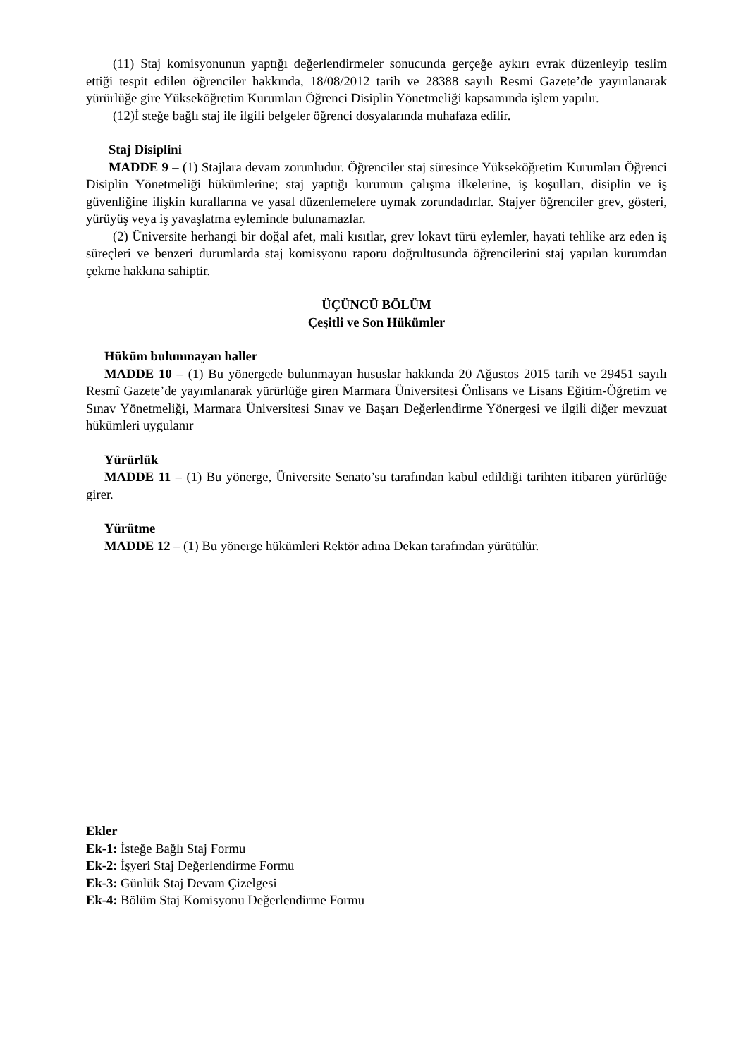(11) Staj komisyonunun yaptığı değerlendirmeler sonucunda gerçeğe aykırı evrak düzenleyip teslim ettiği tespit edilen öğrenciler hakkında, 18/08/2012 tarih ve 28388 sayılı Resmi Gazete’de yayınlanarak yürürlüğe gire Yükseköğretim Kurumları Öğrenci Disiplin Yönetmeliği kapsamında işlem yapılır.
(12)İ steğe bağlı staj ile ilgili belgeler öğrenci dosyalarında muhafaza edilir.
Staj Disiplini
MADDE 9 – (1) Stajlara devam zorunludur. Öğrenciler staj süresince Yükseköğretim Kurumları Öğrenci Disiplin Yönetmeliği hükümlerine; staj yaptığı kurumun çalışma ilkelerine, iş koşulları, disiplin ve iş güvenliğine ilişkin kurallarına ve yasal düzenlemelere uymak zorundadırlar. Stajyer öğrenciler grev, gösteri, yürüyüş veya iş yavaşlatma eyleminde bulunamazlar.
(2) Üniversite herhangi bir doğal afet, mali kısıtlar, grev lokavt türü eylemler, hayati tehlike arz eden iş süreçleri ve benzeri durumlarda staj komisyonu raporu doğrultusunda öğrencilerini staj yapılan kurumdan çekme hakkına sahiptir.
ÜÇÜNCÜ BÖLÜM
Çeşitli ve Son Hükümler
Hüküm bulunmayan haller
MADDE 10 – (1) Bu yönergede bulunmayan hususlar hakkında 20 Ağustos 2015 tarih ve 29451 sayılı Resmî Gazete’de yayımlanarak yürürlüğe giren Marmara Üniversitesi Önlisans ve Lisans Eğitim-Öğretim ve Sınav Yönetmeliği, Marmara Üniversitesi Sınav ve Başarı Değerlendirme Yönergesi ve ilgili diğer mevzuat hükümleri uygulanır
Yürürlük
MADDE 11 – (1) Bu yönerge, Üniversite Senato’su tarafından kabul edildiği tarihten itibaren yürürlüğe girer.
Yürütme
MADDE 12 – (1) Bu yönerge hükümleri Rektör adına Dekan tarafından yürütülür.
Ekler
Ek-1: İsteğe Bağlı Staj Formu
Ek-2: İşyeri Staj Değerlendirme Formu
Ek-3: Günlük Staj Devam Çizelgesi
Ek-4: Bölüm Staj Komisyonu Değerlendirme Formu